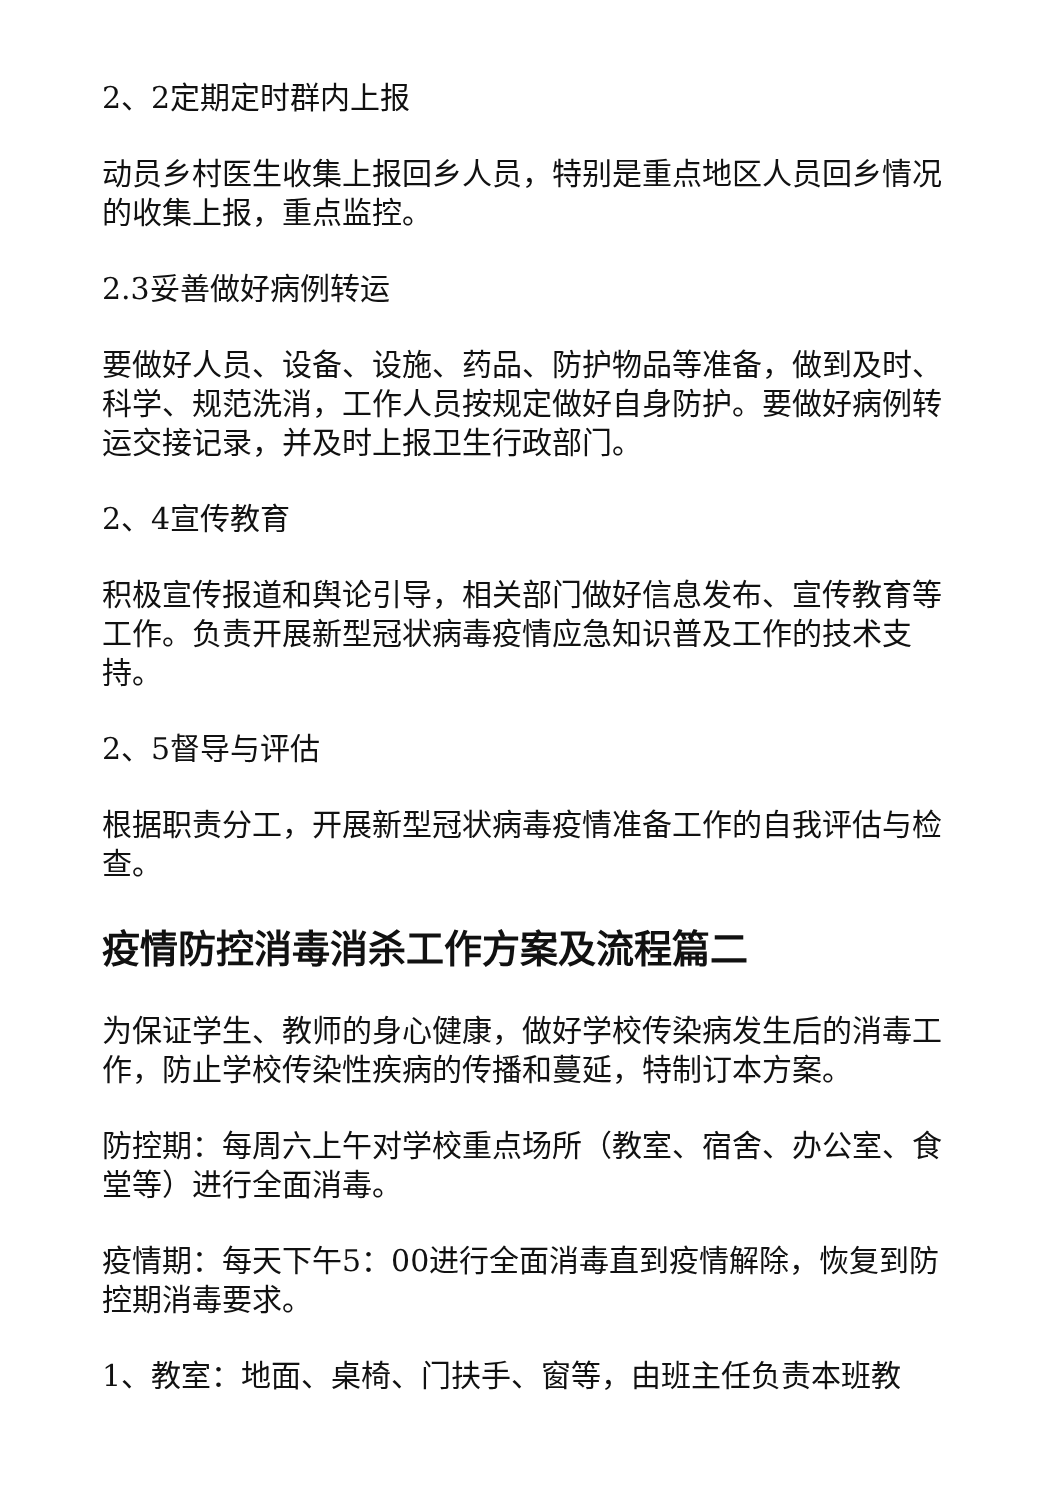2、2定期定时群内上报
动员乡村医生收集上报回乡人员，特别是重点地区人员回乡情况的收集上报，重点监控。
2.3妥善做好病例转运
要做好人员、设备、设施、药品、防护物品等准备，做到及时、科学、规范洗消，工作人员按规定做好自身防护。要做好病例转运交接记录，并及时上报卫生行政部门。
2、4宣传教育
积极宣传报道和舆论引导，相关部门做好信息发布、宣传教育等工作。负责开展新型冠状病毒疫情应急知识普及工作的技术支持。
2、5督导与评估
根据职责分工，开展新型冠状病毒疫情准备工作的自我评估与检查。
疫情防控消毒消杀工作方案及流程篇二
为保证学生、教师的身心健康，做好学校传染病发生后的消毒工作，防止学校传染性疾病的传播和蔓延，特制订本方案。
防控期：每周六上午对学校重点场所（教室、宿舍、办公室、食堂等）进行全面消毒。
疫情期：每天下午5：00进行全面消毒直到疫情解除，恢复到防控期消毒要求。
1、教室：地面、桌椅、门扶手、窗等，由班主任负责本班教